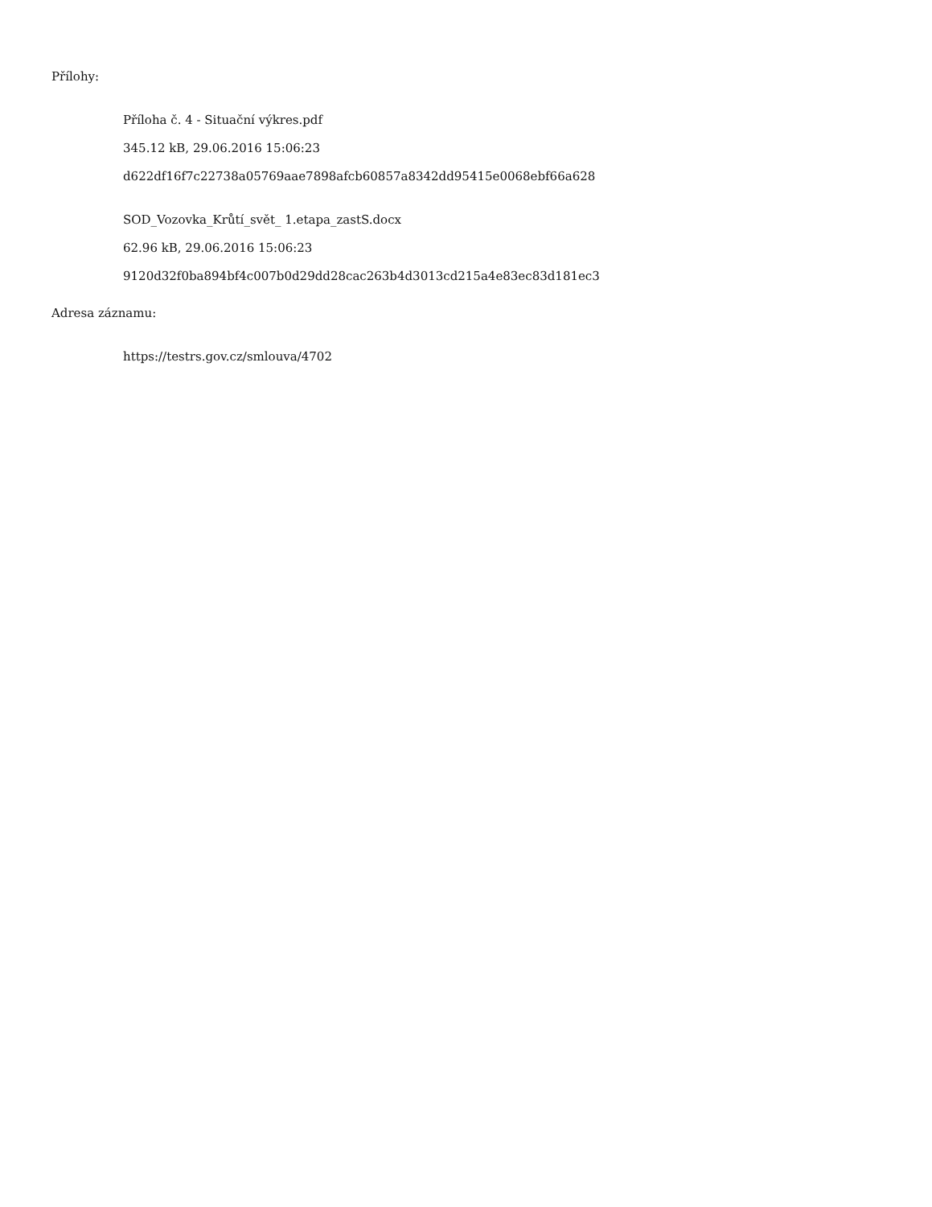Přílohy:
Příloha č. 4 - Situační výkres.pdf
345.12 kB, 29.06.2016 15:06:23
d622df16f7c22738a05769aae7898afcb60857a8342dd95415e0068ebf66a628
SOD_Vozovka_Krůtí_svět_ 1.etapa_zastS.docx
62.96 kB, 29.06.2016 15:06:23
9120d32f0ba894bf4c007b0d29dd28cac263b4d3013cd215a4e83ec83d181ec3
Adresa záznamu:
https://testrs.gov.cz/smlouva/4702